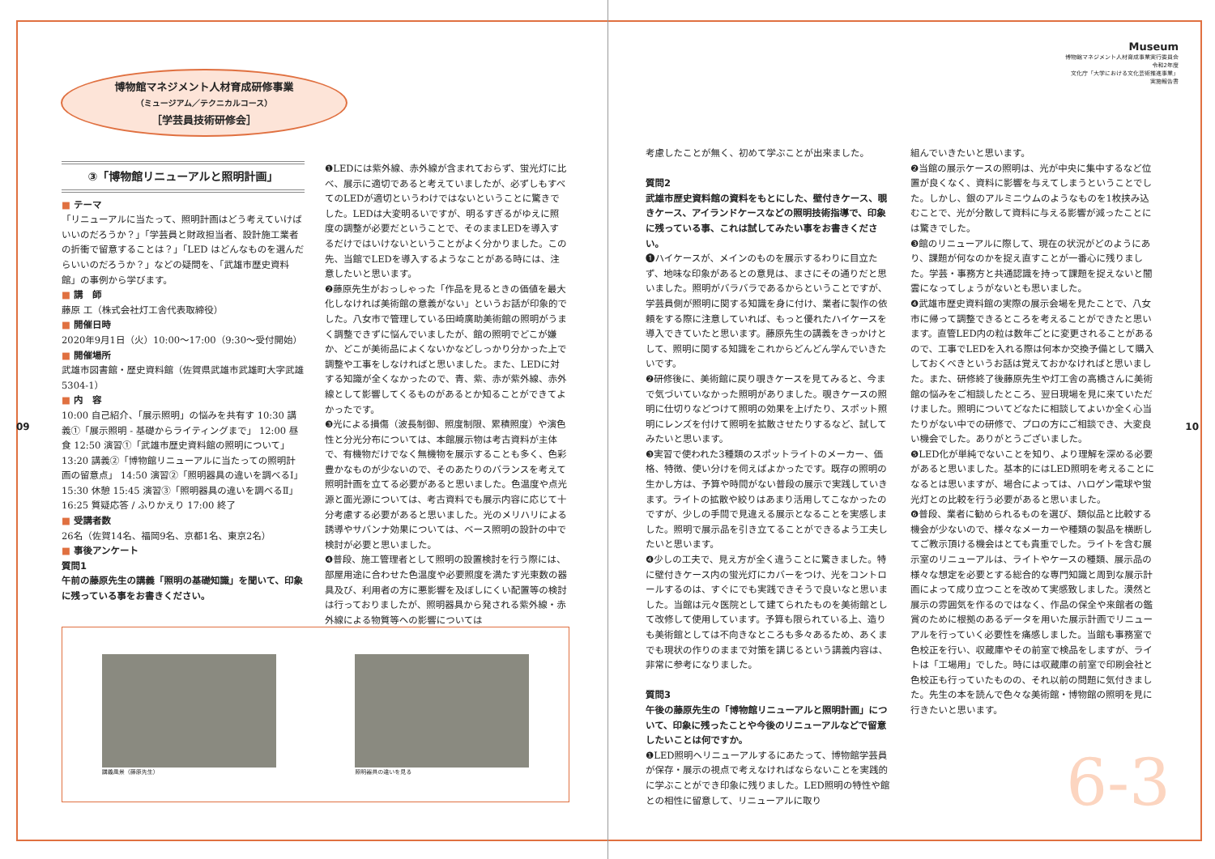博物館マネジメント人材育成研修事業
（ミュージアム／テクニカルコース）
［学芸員技術研修会］
③「博物館リニューアルと照明計画」
■ テーマ
「リニューアルに当たって、照明計画はどう考えていけばいいのだろうか？」「学芸員と財政担当者、設計施工業者の折衝で留意することは？」「LED はどんなものを選んだらいいのだろうか？」などの疑問を、「武雄市歴史資料館」の事例から学びます。
■ 講　師
藤原 工（株式会社灯工舎代表取締役）
■ 開催日時
2020年9月1日（火）10:00～17:00（9:30～受付開始）
■ 開催場所
武雄市図書館・歴史資料館（佐賀県武雄市武雄町大字武雄5304-1）
■ 内　容
10:00 自己紹介、「展示照明」の悩みを共有す 10:30 講義①「展示照明 - 基礎からライティングまで」 12:00 昼食 12:50 演習①「武雄市歴史資料館の照明について」 13:20 講義②「博物館リニューアルに当たっての照明計画の留意点」 14:50 演習②「照明器具の違いを調べるⅠ」 15:30 休憩 15:45 演習③「照明器具の違いを調べるⅡ」 16:25 質疑応答 / ふりかえり 17:00 終了
■ 受講者数
26名（佐賀14名、福岡9名、京都1名、東京2名）
■ 事後アンケート
質問1
午前の藤原先生の講義「照明の基礎知識」を聞いて、印象に残っている事をお書きください。
❶LEDには紫外線、赤外線が含まれておらず、蛍光灯に比べ、展示に適切であると考えていましたが、必ずしもすべてのLEDが適切というわけではないということに驚きでした。LEDは大変明るいですが、明るすぎるがゆえに照度の調整が必要だということで、そのままLEDを導入するだけではいけないということがよく分かりました。この先、当館でLEDを導入するようなことがある時には、注意したいと思います。
❷藤原先生がおっしゃった「作品を見るときの価値を最大化しなければ美術館の意義がない」というお話が印象的でした。八女市で管理している田崎廣助美術館の照明がうまく調整できずに悩んでいましたが、館の照明でどこが嫌か、どこが美術品によくないかなどしっかり分かった上で調整や工事をしなければと思いました。また、LEDに対する知識が全くなかったので、青、紫、赤が紫外線、赤外線として影響してくるものがあるとか知ることができてよかったです。
❸光による損傷（波長制御、照度制限、累積照度）や演色性と分光分布については、本館展示物は考古資料が主体で、有機物だけでなく無機物を展示することも多く、色彩豊かなものが少ないので、そのあたりのバランスを考えて照明計画を立てる必要があると思いました。色温度や点光源と面光源については、考古資料でも展示内容に応じて十分考慮する必要があると思いました。光のメリハリによる誘導やサバンナ効果については、ベース照明の設計の中で検討が必要と思いました。
❹普段、施工管理者として照明の設置検討を行う際には、部屋用途に合わせた色温度や必要照度を満たす光束数の器具及び、利用者の方に悪影響を及ぼしにくい配置等の検討は行っておりましたが、照明器具から発される紫外線・赤外線による物質等への影響については
講義風景（藤原先生） 照明器具の違いを見る
09
Museum
博物館マネジメント人材育成事業実行委員会
令和2年度
文化庁「大学における文化芸術推進事業」
実施報告書
考慮したことが無く、初めて学ぶことが出来ました。
質問2
武雄市歴史資料館の資料をもとにした、壁付きケース、覗きケース、アイランドケースなどの照明技術指導で、印象に残っている事、これは試してみたい事をお書きください。
❶ハイケースが、メインのものを展示するわりに目立たず、地味な印象があるとの意見は、まさにその通りだと思いました。照明がバラバラであるからということですが、学芸員側が照明に関する知識を身に付け、業者に製作の依頼をする際に注意していれば、もっと優れたハイケースを導入できていたと思います。藤原先生の講義をきっかけとして、照明に関する知識をこれからどんどん学んでいきたいです。
❷研修後に、美術館に戻り覗きケースを見てみると、今まで気づいていなかった照明がありました。覗きケースの照明に仕切りなどつけて照明の効果を上げたり、スポット照明にレンズを付けて照明を拡散させたりするなど、試してみたいと思います。
❸実習で使われた3種類のスポットライトのメーカー、価格、特徴、使い分けを伺えばよかったです。既存の照明の生かし方は、予算や時間がない普段の展示で実践していきます。ライトの拡散や絞りはあまり活用してこなかったのですが、少しの手間で見違える展示となることを実感しました。照明で展示品を引き立てることができるよう工夫したいと思います。
❹少しの工夫で、見え方が全く違うことに驚きました。特に壁付きケース内の蛍光灯にカバーをつけ、光をコントロールするのは、すぐにでも実践できそうで良いなと思いました。当館は元々医院として建てられたものを美術館として改修して使用しています。予算も限られている上、造りも美術館としては不向きなところも多々あるため、あくまでも現状の作りのままで対策を講じるという講義内容は、非常に参考になりました。
質問3
午後の藤原先生の「博物館リニューアルと照明計画」について、印象に残ったことや今後のリニューアルなどで留意したいことは何ですか。
❶LED照明へリニューアルするにあたって、博物館学芸員が保存・展示の視点で考えなければならないことを実践的に学ぶことができ印象に残りました。LED照明の特性や館との相性に留意して、リニューアルに取り
組んでいきたいと思います。
❷当館の展示ケースの照明は、光が中央に集中するなど位置が良くなく、資料に影響を与えてしまうということでした。しかし、銀のアルミニウムのようなものを1枚挟み込むことで、光が分散して資料に与える影響が減ったことには驚きでした。
❸館のリニューアルに際して、現在の状況がどのようにあり、課題が何なのかを捉え直すことが一番心に残りました。学芸・事務方と共通認識を持って課題を捉えないと闇雲になってしょうがないとも思いました。
❹武雄市歴史資料館の実際の展示会場を見たことで、八女市に帰って調整できるところを考えることができたと思います。直管LED内の粒は数年ごとに変更されることがあるので、工事でLEDを入れる際は何本か交換予備として購入しておくべきというお話は覚えておかなければと思いました。また、研修終了後藤原先生や灯工舎の高橋さんに美術館の悩みをご相談したところ、翌日現場を見に来ていただけました。照明についてどなたに相談してよいか全く心当たりがない中での研修で、プロの方にご相談でき、大変良い機会でした。ありがとうございました。
❺LED化が単純でないことを知り、より理解を深める必要があると思いました。基本的にはLED照明を考えることになるとは思いますが、場合によっては、ハロゲン電球や蛍光灯との比較を行う必要があると思いました。
❻普段、業者に勧められるものを選び、類似品と比較する機会が少ないので、様々なメーカーや種類の製品を横断してご教示頂ける機会はとても貴重でした。ライトを含む展示室のリニューアルは、ライトやケースの種類、展示品の様々な想定を必要とする総合的な専門知識と周到な展示計画によって成り立つことを改めて実感致しました。漠然と展示の雰囲気を作るのではなく、作品の保全や来館者の鑑賞のために根拠のあるデータを用いた展示計画でリニューアルを行っていく必要性を痛感しました。当館も事務室で色校正を行い、収蔵庫やその前室で検品をしますが、ライトは「工場用」でした。時には収蔵庫の前室で印刷会社と色校正も行っていたものの、それ以前の問題に気付きました。先生の本を読んで色々な美術館・博物館の照明を見に行きたいと思います。
6-3
10